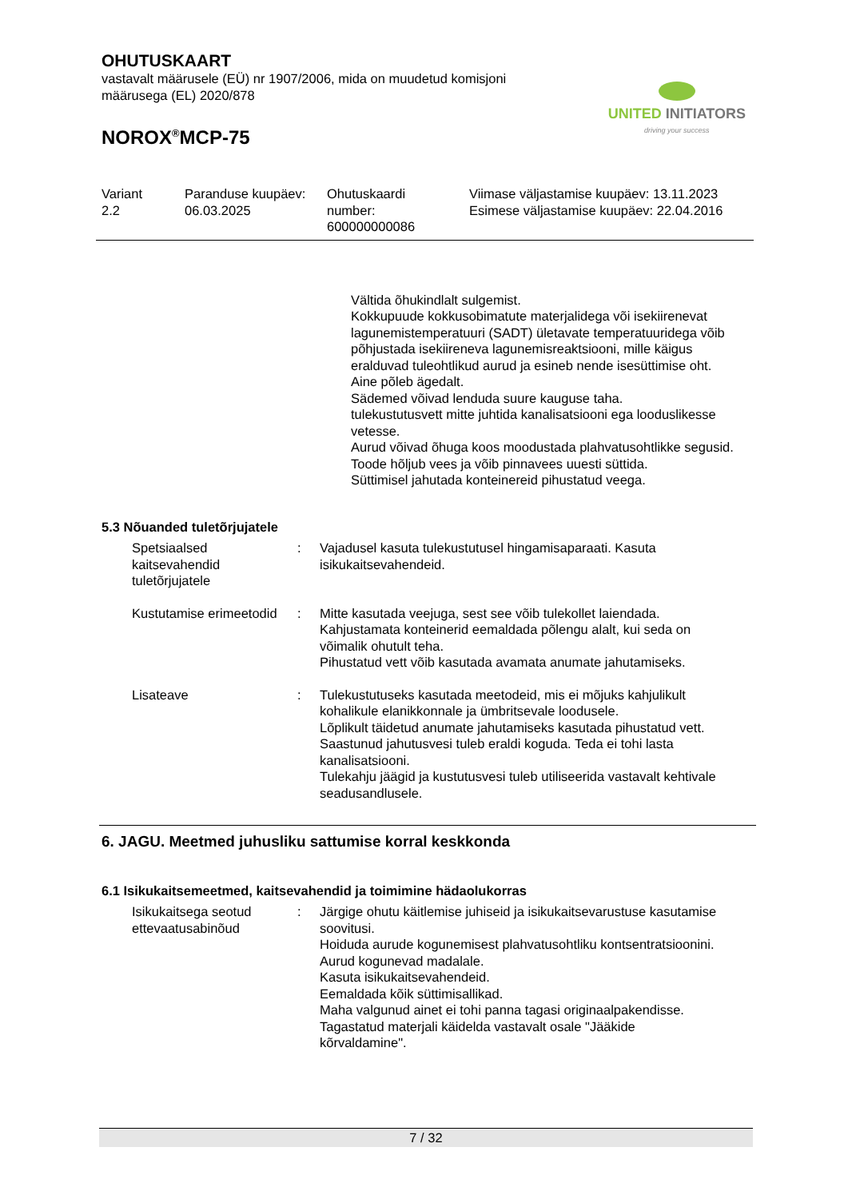OHUTUSKAART
vastavalt määrusele (EÜ) nr 1907/2006, mida on muudetud komisjoni
määrusega (EL) 2020/878
NOROX<sup>®</sup>MCP-75
UNITED INITIATORS
driving your success
Variant
2.2
Paranduse kuupäev:
06.03.2025
Ohutuskaardi
number:
600000000086
Viimase väljastamise kuupäev: 13.11.2023
Esimese väljastamise kuupäev: 22.04.2016
Vältida õhukindlalt sulgemist.
Kokkupuude kokkusobimatute materjalidega või isekiirenevat lagunemistemperatuuri (SADT) ületavate temperatuuridega võib põhjustada isekiireneva lagunemisreaktsiooni, mille käigus eralduvad tuleohtlikud aurud ja esineb nende isesüttimise oht.
Aine põleb ägedalt.
Sädemed võivad lenduda suure kauguse taha.
tulekustutusvett mitte juhtida kanalisatsiooni ega looduslikesse vetesse.
Aurud võivad õhuga koos moodustada plahvatusohtlikke segusid.
Toode hõljub vees ja võib pinnavees uuesti süttida.
Süttimisel jahutada konteinereid pihustatud veega.
5.3 Nõuanded tuletõrjujatele
Spetsiaalsed kaitsevahendid tuletõrjujatele
: Vajadusel kasuta tulekustutusel hingamisaparaati. Kasuta isikukaitsevahendeid.
Kustutamise erimeetodid : Mitte kasutada veejuga, sest see võib tulekollet laiendada.
Kahjustamata konteinerid eemaldada põlengu alalt, kui seda on võimalik ohutult teha.
Pihustatud vett võib kasutada avamata anumate jahutamiseks.
Lisateave : Tulekustutuseks kasutada meetodeid, mis ei mõjuks kahjulikult kohalikule elanikkonnale ja ümbritsevale loodusele.
Lõplikult täidetud anumate jahutamiseks kasutada pihustatud vett.
Saastunud jahutusvesi tuleb eraldi koguda. Teda ei tohi lasta kanalisatsiooni.
Tulekahju jäägid ja kustutusvesi tuleb utiliseerida vastavalt kehtivale seadusandlusele.
6. JAGU. Meetmed juhusliku sattumise korral keskkonda
6.1 Isikukaitsemeetmed, kaitsevahendid ja toimimine hädaolukorras
Isikukaitsega seotud ettevaatusabinõud
: Järgige ohutu käitlemise juhiseid ja isikukaitsevarustuse kasutamise soovitusi.
Hoiduda aurude kogunemisest plahvatusohtliku kontsentratsioonini. Aurud kogunevad madalale.
Kasuta isikukaitsevahendeid.
Eemaldada kõik süttimisallikad.
Maha valgunud ainet ei tohi panna tagasi originaalpakendisse.
Tagastatud materjali käidelda vastavalt osale "Jääkide kõrvaldamine".
7 / 32